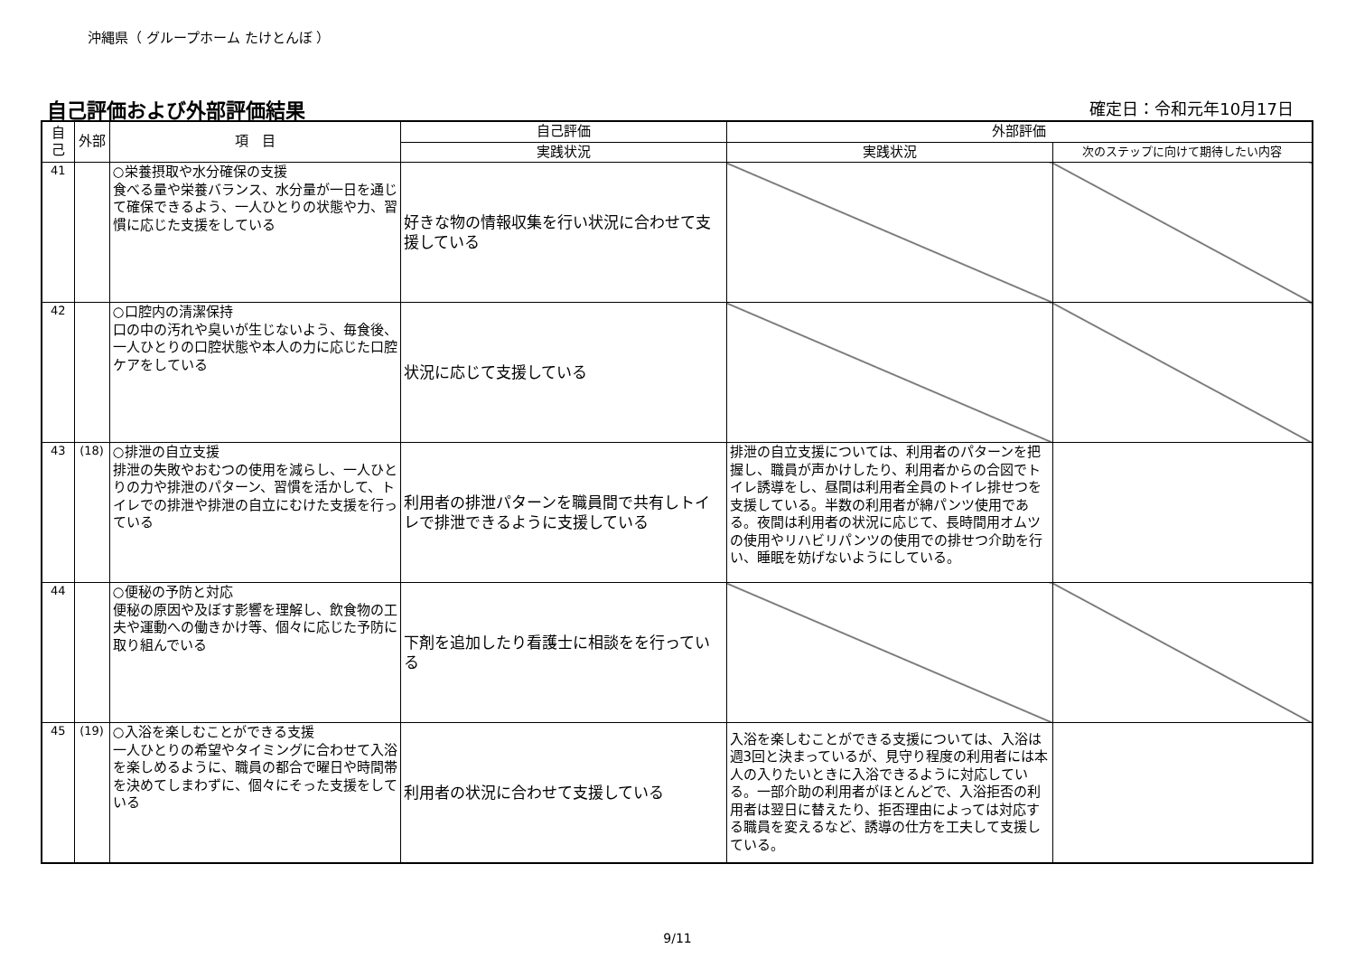沖縄県（ グループホーム たけとんぼ ）
自己評価および外部評価結果 確定日：令和元年10月17日
| 自己 | 外部 | 項 目 | 自己評価 | 外部評価 | |
| --- | --- | --- | --- | --- | --- |
| | | | 実践状況 | 実践状況 | 次のステップに向けて期待したい内容 |
| 41 | | ○栄養摂取や水分確保の支援 食べる量や栄養バランス、水分量が一日を通じて確保できるよう、一人ひとりの状態や力、習慣に応じた支援をしている | 好きな物の情報収集を行い状況に合わせて支援している | | |
| 42 | | ○口腔内の清潔保持 口の中の汚れや臭いが生じないよう、毎食後、一人ひとりの口腔状態や本人の力に応じた口腔ケアをしている | 状況に応じて支援している | | |
| 43 | (18) | ○排泄の自立支援 排泄の失敗やおむつの使用を減らし、一人ひとりの力や排泄のパターン、習慣を活かして、トイレでの排泄や排泄の自立にむけた支援を行っている | 利用者の排泄パターンを職員間で共有しトイレで排泄できるように支援している | 排泄の自立支援については、利用者のパターンを把握し、職員が声かけしたり、利用者からの合図でトイレ誘導をし、昼間は利用者全員のトイレ排せつを支援している。半数の利用者が綿パンツ使用である。夜間は利用者の状況に応じて、長時間用オムツの使用やリハビリパンツの使用での排せつ介助を行い、睡眠を妨げないようにしている。 | |
| 44 | | ○便秘の予防と対応 便秘の原因や及ぼす影響を理解し、飲食物の工夫や運動への働きかけ等、個々に応じた予防に取り組んでいる | 下剤を追加したり看護士に相談をを行っている | | |
| 45 | (19) | ○入浴を楽しむことができる支援 一人ひとりの希望やタイミングに合わせて入浴を楽しめるように、職員の都合で曜日や時間帯を決めてしまわずに、個々にそった支援をしている | 利用者の状況に合わせて支援している | 入浴を楽しむことができる支援については、入浴は週3回と決まっているが、見守り程度の利用者には本人の入りたいときに入浴できるように対応している。一部介助の利用者がほとんどで、入浴拒否の利用者は翌日に替えたり、拒否理由によっては対応する職員を変えるなど、誘導の仕方を工夫して支援している。 | |
9/11